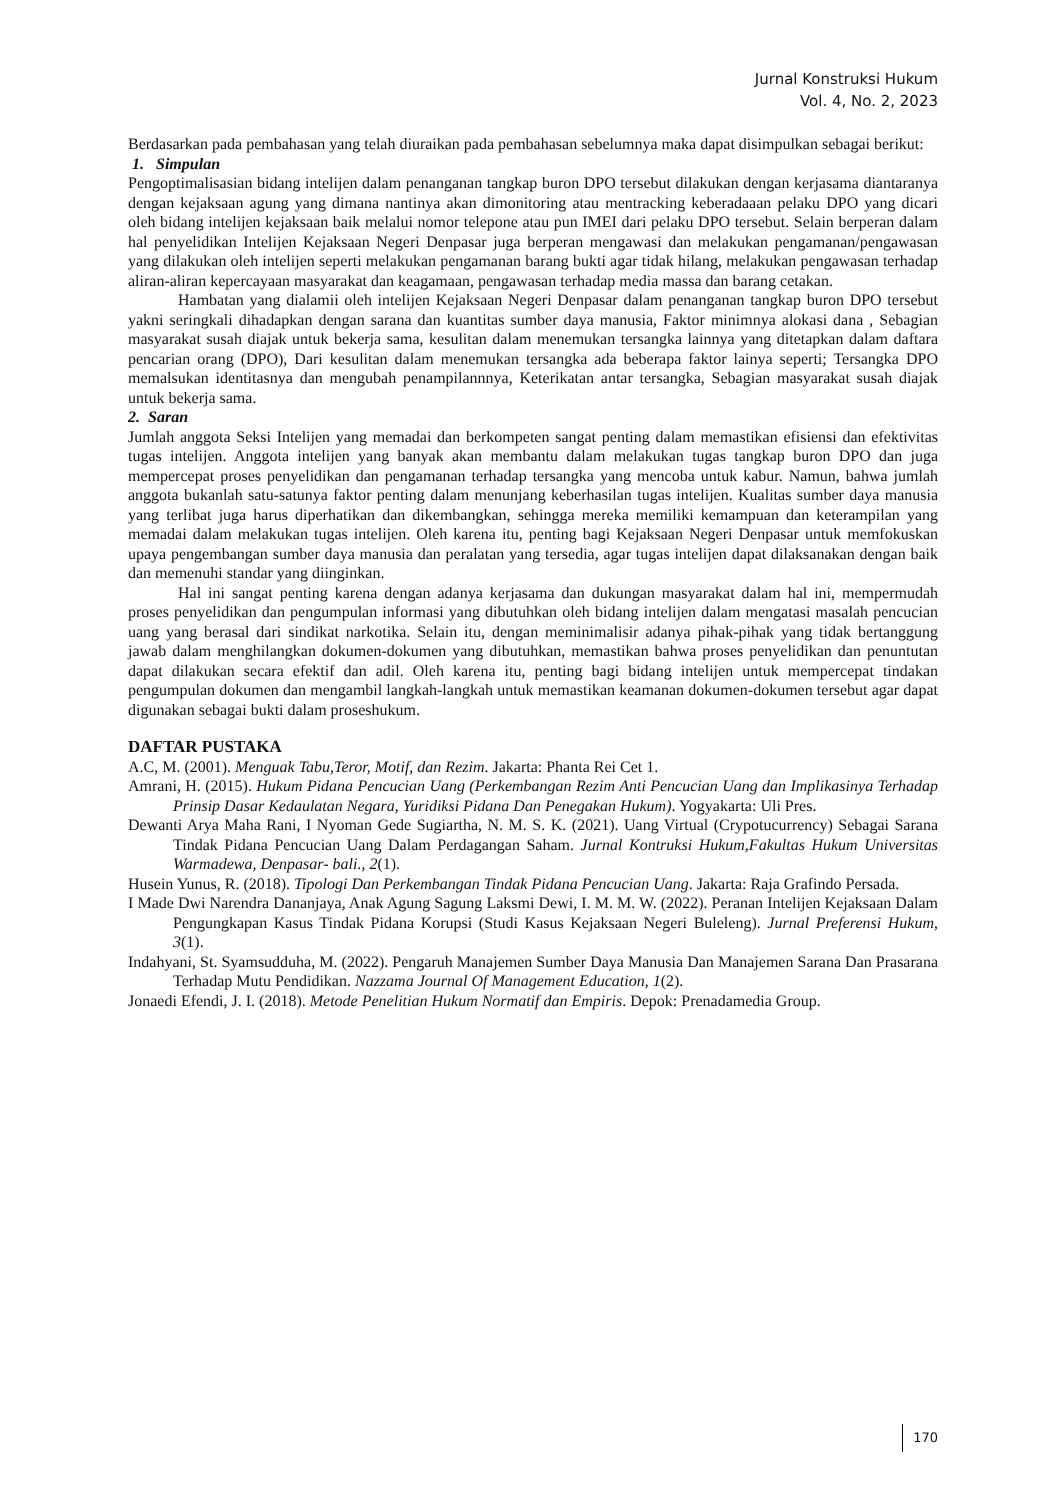Jurnal Konstruksi Hukum
Vol. 4, No. 2, 2023
Berdasarkan pada pembahasan yang telah diuraikan pada pembahasan sebelumnya maka dapat disimpulkan sebagai berikut:
1. Simpulan
Pengoptimalisasian bidang intelijen dalam penanganan tangkap buron DPO tersebut dilakukan dengan kerjasama diantaranya dengan kejaksaan agung yang dimana nantinya akan dimonitoring atau mentracking keberadaaan pelaku DPO yang dicari oleh bidang intelijen kejaksaan baik melalui nomor telepone atau pun IMEI dari pelaku DPO tersebut. Selain berperan dalam hal penyelidikan Intelijen Kejaksaan Negeri Denpasar juga berperan mengawasi dan melakukan pengamanan/pengawasan yang dilakukan oleh intelijen seperti melakukan pengamanan barang bukti agar tidak hilang, melakukan pengawasan terhadap aliran-aliran kepercayaan masyarakat dan keagamaan, pengawasan terhadap media massa dan barang cetakan.
Hambatan yang dialamii oleh intelijen Kejaksaan Negeri Denpasar dalam penanganan tangkap buron DPO tersebut yakni seringkali dihadapkan dengan sarana dan kuantitas sumber daya manusia, Faktor minimnya alokasi dana , Sebagian masyarakat susah diajak untuk bekerja sama, kesulitan dalam menemukan tersangka lainnya yang ditetapkan dalam daftara pencarian orang (DPO), Dari kesulitan dalam menemukan tersangka ada beberapa faktor lainya seperti; Tersangka DPO memalsukan identitasnya dan mengubah penampilannnya, Keterikatan antar tersangka, Sebagian masyarakat susah diajak untuk bekerja sama.
2. Saran
Jumlah anggota Seksi Intelijen yang memadai dan berkompeten sangat penting dalam memastikan efisiensi dan efektivitas tugas intelijen. Anggota intelijen yang banyak akan membantu dalam melakukan tugas tangkap buron DPO dan juga mempercepat proses penyelidikan dan pengamanan terhadap tersangka yang mencoba untuk kabur. Namun, bahwa jumlah anggota bukanlah satu-satunya faktor penting dalam menunjang keberhasilan tugas intelijen. Kualitas sumber daya manusia yang terlibat juga harus diperhatikan dan dikembangkan, sehingga mereka memiliki kemampuan dan keterampilan yang memadai dalam melakukan tugas intelijen. Oleh karena itu, penting bagi Kejaksaan Negeri Denpasar untuk memfokuskan upaya pengembangan sumber daya manusia dan peralatan yang tersedia, agar tugas intelijen dapat dilaksanakan dengan baik dan memenuhi standar yang diinginkan.
Hal ini sangat penting karena dengan adanya kerjasama dan dukungan masyarakat dalam hal ini, mempermudah proses penyelidikan dan pengumpulan informasi yang dibutuhkan oleh bidang intelijen dalam mengatasi masalah pencucian uang yang berasal dari sindikat narkotika. Selain itu, dengan meminimalisir adanya pihak-pihak yang tidak bertanggung jawab dalam menghilangkan dokumen-dokumen yang dibutuhkan, memastikan bahwa proses penyelidikan dan penuntutan dapat dilakukan secara efektif dan adil. Oleh karena itu, penting bagi bidang intelijen untuk mempercepat tindakan pengumpulan dokumen dan mengambil langkah-langkah untuk memastikan keamanan dokumen-dokumen tersebut agar dapat digunakan sebagai bukti dalam proseshukum.
DAFTAR PUSTAKA
A.C, M. (2001). Menguak Tabu,Teror, Motif, dan Rezim. Jakarta: Phanta Rei Cet 1.
Amrani, H. (2015). Hukum Pidana Pencucian Uang (Perkembangan Rezim Anti Pencucian Uang dan Implikasinya Terhadap Prinsip Dasar Kedaulatan Negara, Yuridiksi Pidana Dan Penegakan Hukum). Yogyakarta: Uli Pres.
Dewanti Arya Maha Rani, I Nyoman Gede Sugiartha, N. M. S. K. (2021). Uang Virtual (Crypotucurrency) Sebagai Sarana Tindak Pidana Pencucian Uang Dalam Perdagangan Saham. Jurnal Kontruksi Hukum,Fakultas Hukum Universitas Warmadewa, Denpasar- bali., 2(1).
Husein Yunus, R. (2018). Tipologi Dan Perkembangan Tindak Pidana Pencucian Uang. Jakarta: Raja Grafindo Persada.
I Made Dwi Narendra Dananjaya, Anak Agung Sagung Laksmi Dewi, I. M. M. W. (2022). Peranan Intelijen Kejaksaan Dalam Pengungkapan Kasus Tindak Pidana Korupsi (Studi Kasus Kejaksaan Negeri Buleleng). Jurnal Preferensi Hukum, 3(1).
Indahyani, St. Syamsudduha, M. (2022). Pengaruh Manajemen Sumber Daya Manusia Dan Manajemen Sarana Dan Prasarana Terhadap Mutu Pendidikan. Nazzama Journal Of Management Education, 1(2).
Jonaedi Efendi, J. I. (2018). Metode Penelitian Hukum Normatif dan Empiris. Depok: Prenadamedia Group.
170